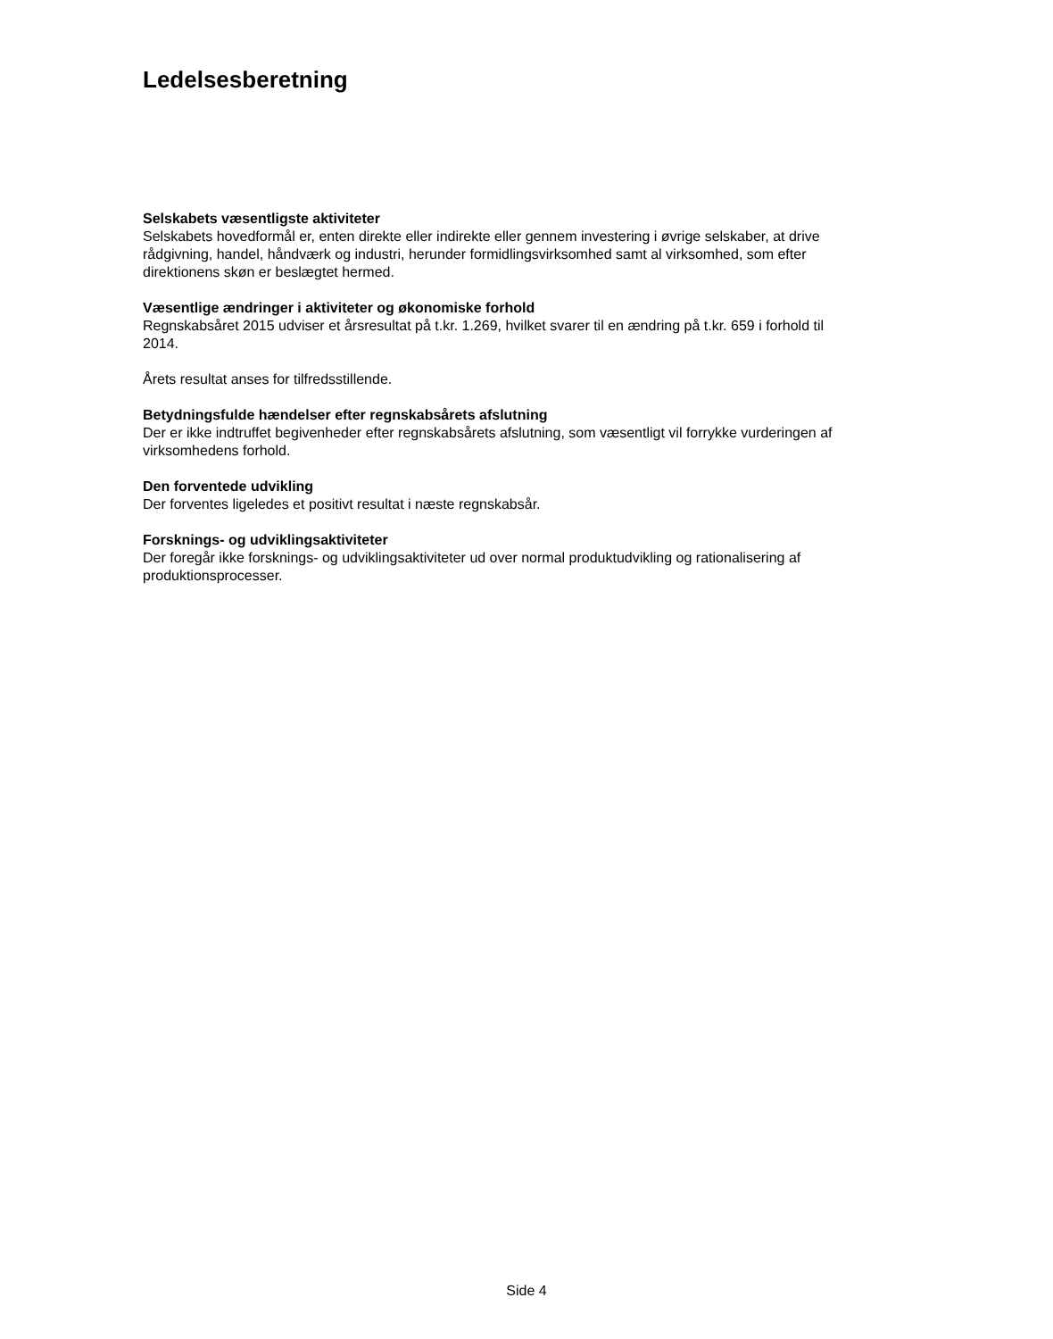Ledelsesberetning
Selskabets væsentligste aktiviteter
Selskabets hovedformål er, enten direkte eller indirekte eller gennem investering i øvrige selskaber, at drive rådgivning, handel, håndværk og industri, herunder formidlingsvirksomhed samt al virksomhed, som efter direktionens skøn er beslægtet hermed.
Væsentlige ændringer i aktiviteter og økonomiske forhold
Regnskabsåret 2015 udviser et årsresultat på t.kr. 1.269, hvilket svarer til en ændring på t.kr. 659 i forhold til 2014.
Årets resultat anses for tilfredsstillende.
Betydningsfulde hændelser efter regnskabsårets afslutning
Der er ikke indtruffet begivenheder efter regnskabsårets afslutning, som væsentligt vil forrykke vurderingen af virksomhedens forhold.
Den forventede udvikling
Der forventes ligeledes et positivt resultat i næste regnskabsår.
Forsknings- og udviklingsaktiviteter
Der foregår ikke forsknings- og udviklingsaktiviteter ud over normal produktudvikling og rationalisering af produktionsprocesser.
Side 4